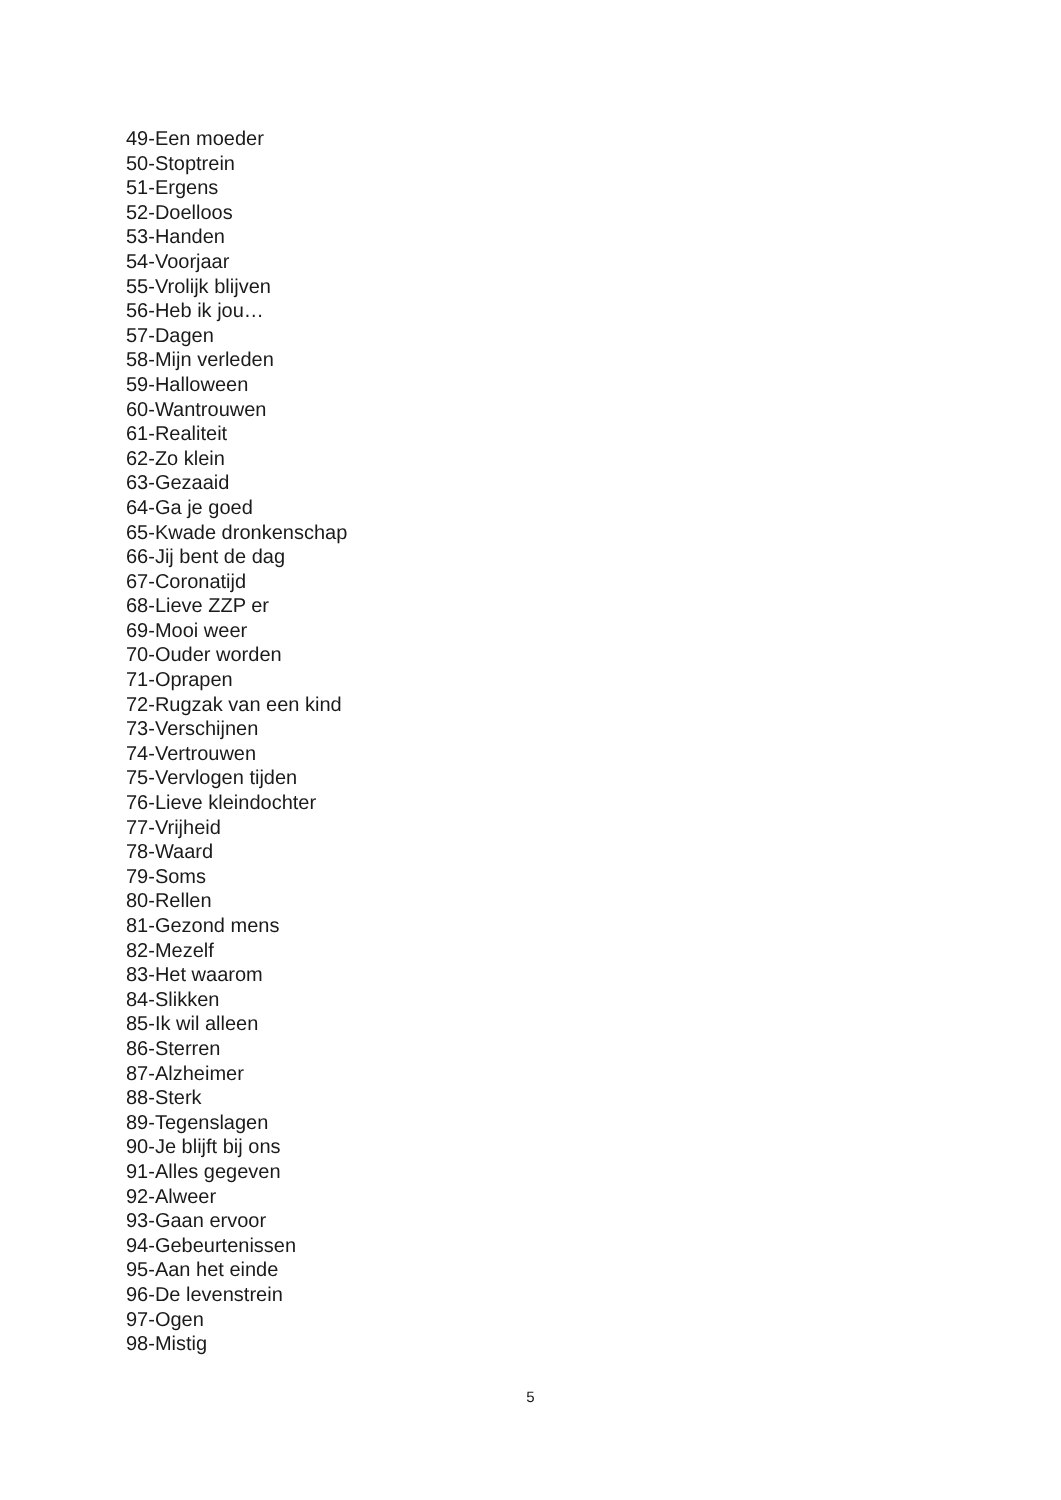49-Een moeder
50-Stoptrein
51-Ergens
52-Doelloos
53-Handen
54-Voorjaar
55-Vrolijk blijven
56-Heb ik jou…
57-Dagen
58-Mijn verleden
59-Halloween
60-Wantrouwen
61-Realiteit
62-Zo klein
63-Gezaaid
64-Ga je goed
65-Kwade dronkenschap
66-Jij bent de dag
67-Coronatijd
68-Lieve ZZP er
69-Mooi weer
70-Ouder worden
71-Oprapen
72-Rugzak van een kind
73-Verschijnen
74-Vertrouwen
75-Vervlogen tijden
76-Lieve kleindochter
77-Vrijheid
78-Waard
79-Soms
80-Rellen
81-Gezond mens
82-Mezelf
83-Het waarom
84-Slikken
85-Ik wil alleen
86-Sterren
87-Alzheimer
88-Sterk
89-Tegenslagen
90-Je blijft bij ons
91-Alles gegeven
92-Alweer
93-Gaan ervoor
94-Gebeurtenissen
95-Aan het einde
96-De levenstrein
97-Ogen
98-Mistig
5